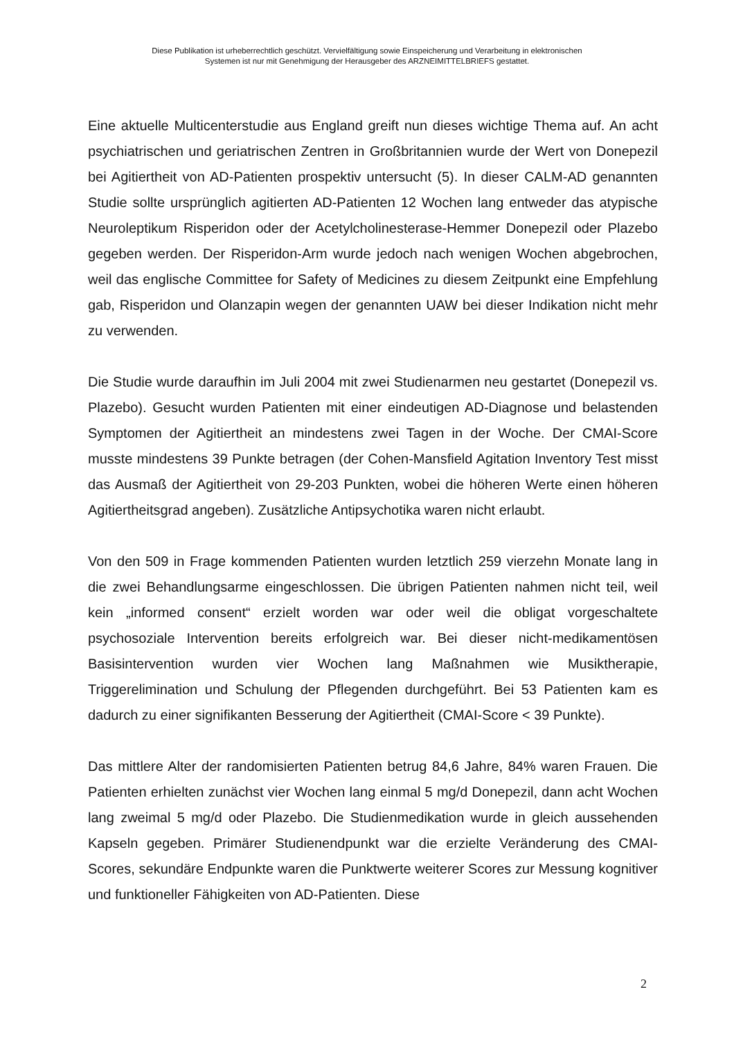Diese Publikation ist urheberrechtlich geschützt. Vervielfältigung sowie Einspeicherung und Verarbeitung in elektronischen
Systemen ist nur mit Genehmigung der Herausgeber des ARZNEIMITTELBRIEFS gestattet.
Eine aktuelle Multicenterstudie aus England greift nun dieses wichtige Thema auf. An acht psychiatrischen und geriatrischen Zentren in Großbritannien wurde der Wert von Donepezil bei Agitiertheit von AD-Patienten prospektiv untersucht (5). In dieser CALM-AD genannten Studie sollte ursprünglich agitierten AD-Patienten 12 Wochen lang entweder das atypische Neuroleptikum Risperidon oder der Acetylcholinesterase-Hemmer Donepezil oder Plazebo gegeben werden. Der Risperidon-Arm wurde jedoch nach wenigen Wochen abgebrochen, weil das englische Committee for Safety of Medicines zu diesem Zeitpunkt eine Empfehlung gab, Risperidon und Olanzapin wegen der genannten UAW bei dieser Indikation nicht mehr zu verwenden.
Die Studie wurde daraufhin im Juli 2004 mit zwei Studienarmen neu gestartet (Donepezil vs. Plazebo). Gesucht wurden Patienten mit einer eindeutigen AD-Diagnose und belastenden Symptomen der Agitiertheit an mindestens zwei Tagen in der Woche. Der CMAI-Score musste mindestens 39 Punkte betragen (der Cohen-Mansfield Agitation Inventory Test misst das Ausmaß der Agitiertheit von 29-203 Punkten, wobei die höheren Werte einen höheren Agitiertheitsgrad angeben). Zusätzliche Antipsychotika waren nicht erlaubt.
Von den 509 in Frage kommenden Patienten wurden letztlich 259 vierzehn Monate lang in die zwei Behandlungsarme eingeschlossen. Die übrigen Patienten nahmen nicht teil, weil kein „informed consent“ erzielt worden war oder weil die obligat vorgeschaltete psychosoziale Intervention bereits erfolgreich war. Bei dieser nicht-medikamentösen Basisintervention wurden vier Wochen lang Maßnahmen wie Musiktherapie, Triggerelimination und Schulung der Pflegenden durchgeführt. Bei 53 Patienten kam es dadurch zu einer signifikanten Besserung der Agitiertheit (CMAI-Score < 39 Punkte).
Das mittlere Alter der randomisierten Patienten betrug 84,6 Jahre, 84% waren Frauen. Die Patienten erhielten zunächst vier Wochen lang einmal 5 mg/d Donepezil, dann acht Wochen lang zweimal 5 mg/d oder Plazebo. Die Studienmedikation wurde in gleich aussehenden Kapseln gegeben. Primärer Studienendpunkt war die erzielte Veränderung des CMAI-Scores, sekundäre Endpunkte waren die Punktwerte weiterer Scores zur Messung kognitiver und funktioneller Fähigkeiten von AD-Patienten. Diese
2